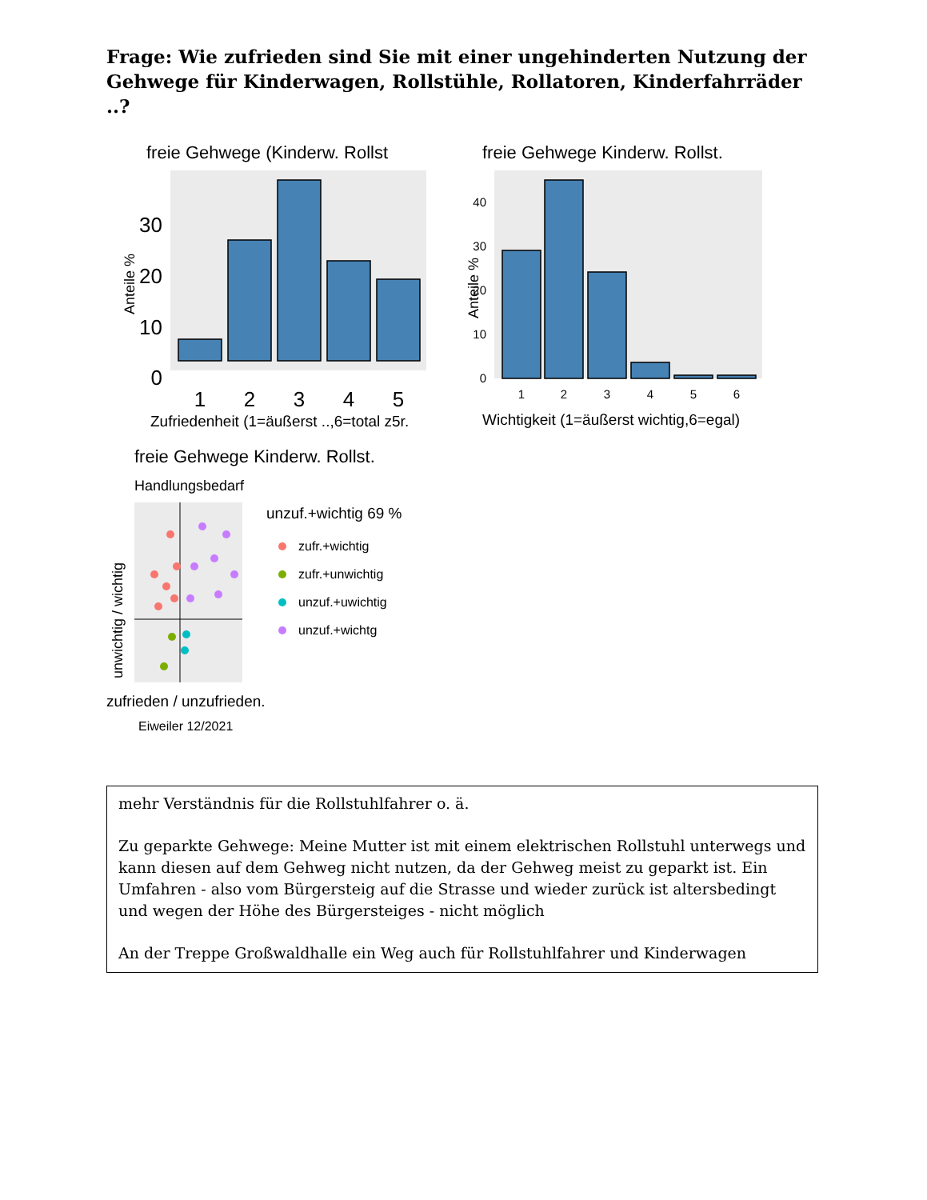Frage: Wie zufrieden sind Sie mit einer ungehinderten Nutzung der Gehwege für Kinderwagen, Rollstühle, Rollatoren, Kinderfahrräder ..?
freie Gehwege (Kinderw. Rollst
Anteile %
30
20
10
0
1
2
3
4
5
Zufriedenheit (1=äußerst ..,6=total z5r.
freie Gehwege Kinderw. Rollst.
Anteile %
40
30
20
10
0
1
2
3
4
5
6
Wichtigkeit (1=äußerst wichtig,6=egal)
freie Gehwege Kinderw. Rollst.
Handlungsbedarf
unwichtig / wichtig
zufrieden / unzufrieden.
Eiweiler 12/2021
unzuf.+wichtig 69 %
zufr.+wichtig
zufr.+unwichtig
unzuf.+uwichtig
unzuf.+wichtg
mehr Verständnis für die Rollstuhlfahrer o. ä.
Zu geparkte Gehwege: Meine Mutter ist mit einem elektrischen Rollstuhl unterwegs und kann diesen auf dem Gehweg nicht nutzen, da der Gehweg meist zu geparkt ist. Ein Umfahren - also vom Bürgersteig auf die Strasse und wieder zurück ist altersbedingt und wegen der Höhe des Bürgersteiges - nicht möglich
An der Treppe Großwaldhalle ein Weg auch für Rollstuhlfahrer und Kinderwagen